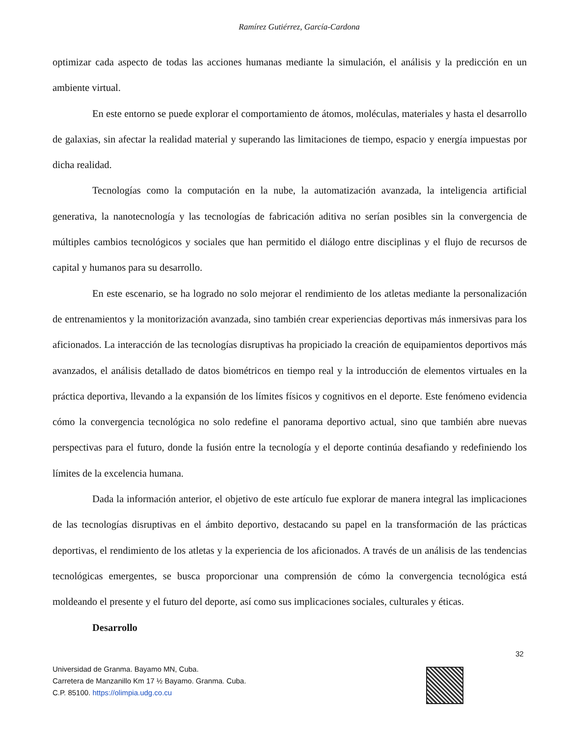Ramírez Gutiérrez, García-Cardona
optimizar cada aspecto de todas las acciones humanas mediante la simulación, el análisis y la predicción en un ambiente virtual.
En este entorno se puede explorar el comportamiento de átomos, moléculas, materiales y hasta el desarrollo de galaxias, sin afectar la realidad material y superando las limitaciones de tiempo, espacio y energía impuestas por dicha realidad.
Tecnologías como la computación en la nube, la automatización avanzada, la inteligencia artificial generativa, la nanotecnología y las tecnologías de fabricación aditiva no serían posibles sin la convergencia de múltiples cambios tecnológicos y sociales que han permitido el diálogo entre disciplinas y el flujo de recursos de capital y humanos para su desarrollo.
En este escenario, se ha logrado no solo mejorar el rendimiento de los atletas mediante la personalización de entrenamientos y la monitorización avanzada, sino también crear experiencias deportivas más inmersivas para los aficionados. La interacción de las tecnologías disruptivas ha propiciado la creación de equipamientos deportivos más avanzados, el análisis detallado de datos biométricos en tiempo real y la introducción de elementos virtuales en la práctica deportiva, llevando a la expansión de los límites físicos y cognitivos en el deporte. Este fenómeno evidencia cómo la convergencia tecnológica no solo redefine el panorama deportivo actual, sino que también abre nuevas perspectivas para el futuro, donde la fusión entre la tecnología y el deporte continúa desafiando y redefiniendo los límites de la excelencia humana.
Dada la información anterior, el objetivo de este artículo fue explorar de manera integral las implicaciones de las tecnologías disruptivas en el ámbito deportivo, destacando su papel en la transformación de las prácticas deportivas, el rendimiento de los atletas y la experiencia de los aficionados. A través de un análisis de las tendencias tecnológicas emergentes, se busca proporcionar una comprensión de cómo la convergencia tecnológica está moldeando el presente y el futuro del deporte, así como sus implicaciones sociales, culturales y éticas.
Desarrollo
32
Universidad de Granma. Bayamo MN, Cuba.
Carretera de Manzanillo Km 17 ½ Bayamo. Granma. Cuba.
C.P. 85100. https://olimpia.udg.co.cu